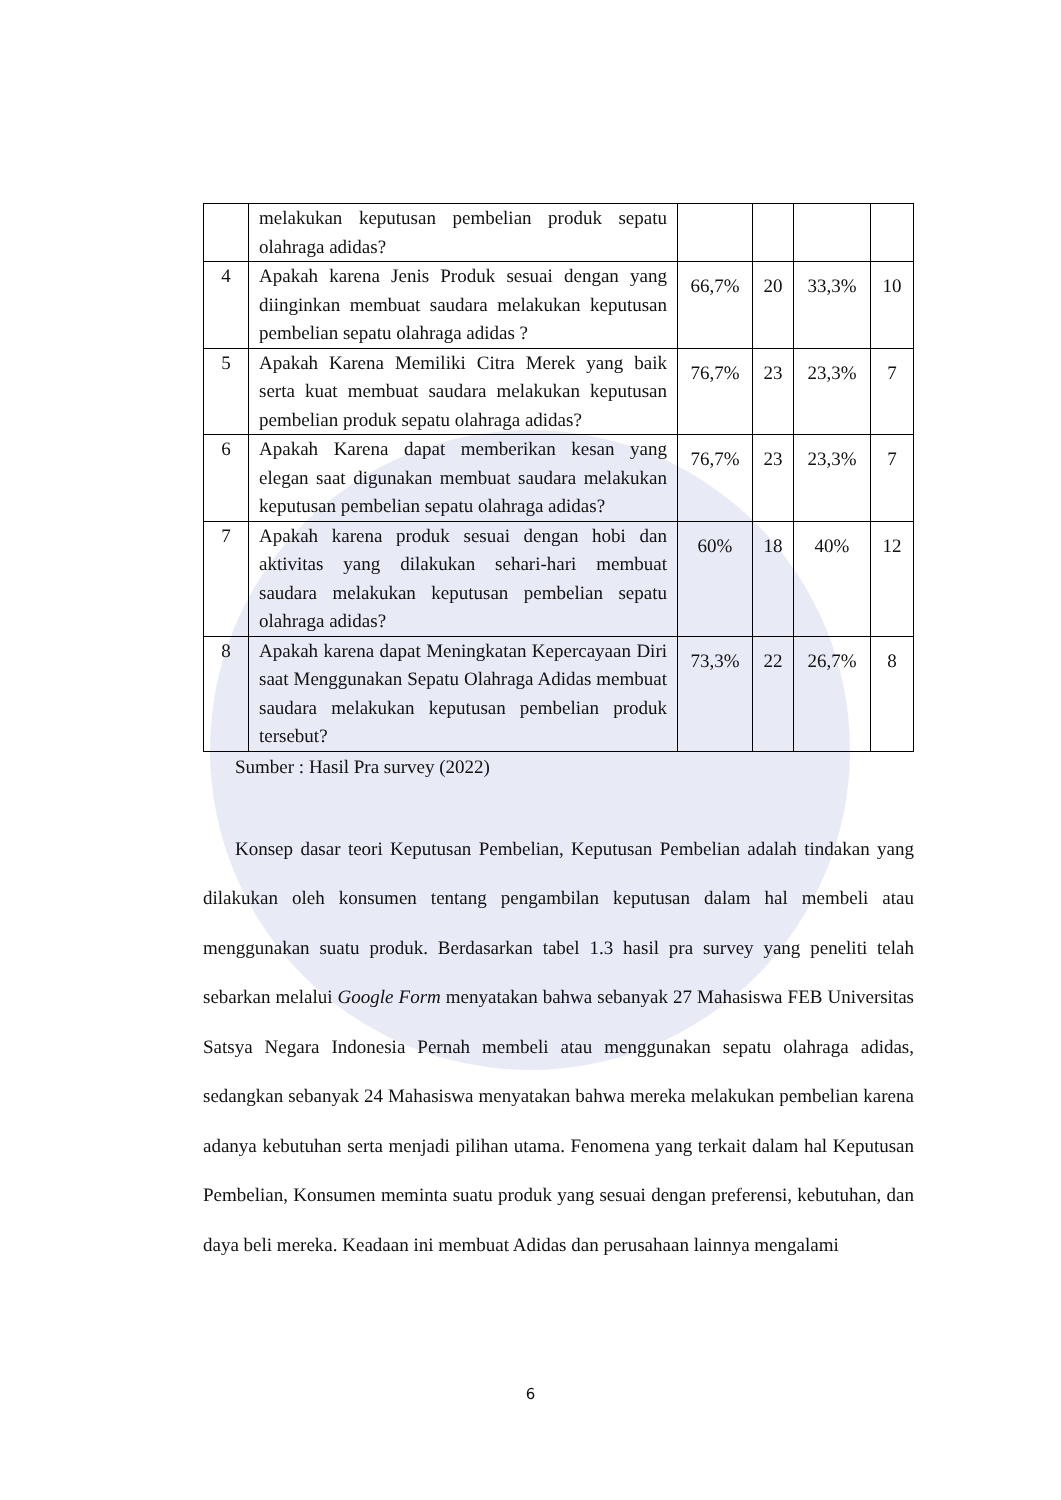| | melakukan keputusan pembelian produk sepatu olahraga adidas? | | | | |
| 4 | Apakah karena Jenis Produk sesuai dengan yang diinginkan membuat saudara melakukan keputusan pembelian sepatu olahraga adidas ? | 66,7% | 20 | 33,3% | 10 |
| 5 | Apakah Karena Memiliki Citra Merek yang baik serta kuat membuat saudara melakukan keputusan pembelian produk sepatu olahraga adidas? | 76,7% | 23 | 23,3% | 7 |
| 6 | Apakah Karena dapat memberikan kesan yang elegan saat digunakan membuat saudara melakukan keputusan pembelian sepatu olahraga adidas? | 76,7% | 23 | 23,3% | 7 |
| 7 | Apakah karena produk sesuai dengan hobi dan aktivitas yang dilakukan sehari-hari membuat saudara melakukan keputusan pembelian sepatu olahraga adidas? | 60% | 18 | 40% | 12 |
| 8 | Apakah karena dapat Meningkatan Kepercayaan Diri saat Menggunakan Sepatu Olahraga Adidas membuat saudara melakukan keputusan pembelian produk tersebut? | 73,3% | 22 | 26,7% | 8 |
Sumber : Hasil Pra survey (2022)
Konsep dasar teori Keputusan Pembelian, Keputusan Pembelian adalah tindakan yang dilakukan oleh konsumen tentang pengambilan keputusan dalam hal membeli atau menggunakan suatu produk. Berdasarkan tabel 1.3 hasil pra survey yang peneliti telah sebarkan melalui Google Form menyatakan bahwa sebanyak 27 Mahasiswa FEB Universitas Satsya Negara Indonesia Pernah membeli atau menggunakan sepatu olahraga adidas, sedangkan sebanyak 24 Mahasiswa menyatakan bahwa mereka melakukan pembelian karena adanya kebutuhan serta menjadi pilihan utama. Fenomena yang terkait dalam hal Keputusan Pembelian, Konsumen meminta suatu produk yang sesuai dengan preferensi, kebutuhan, dan daya beli mereka. Keadaan ini membuat Adidas dan perusahaan lainnya mengalami
6